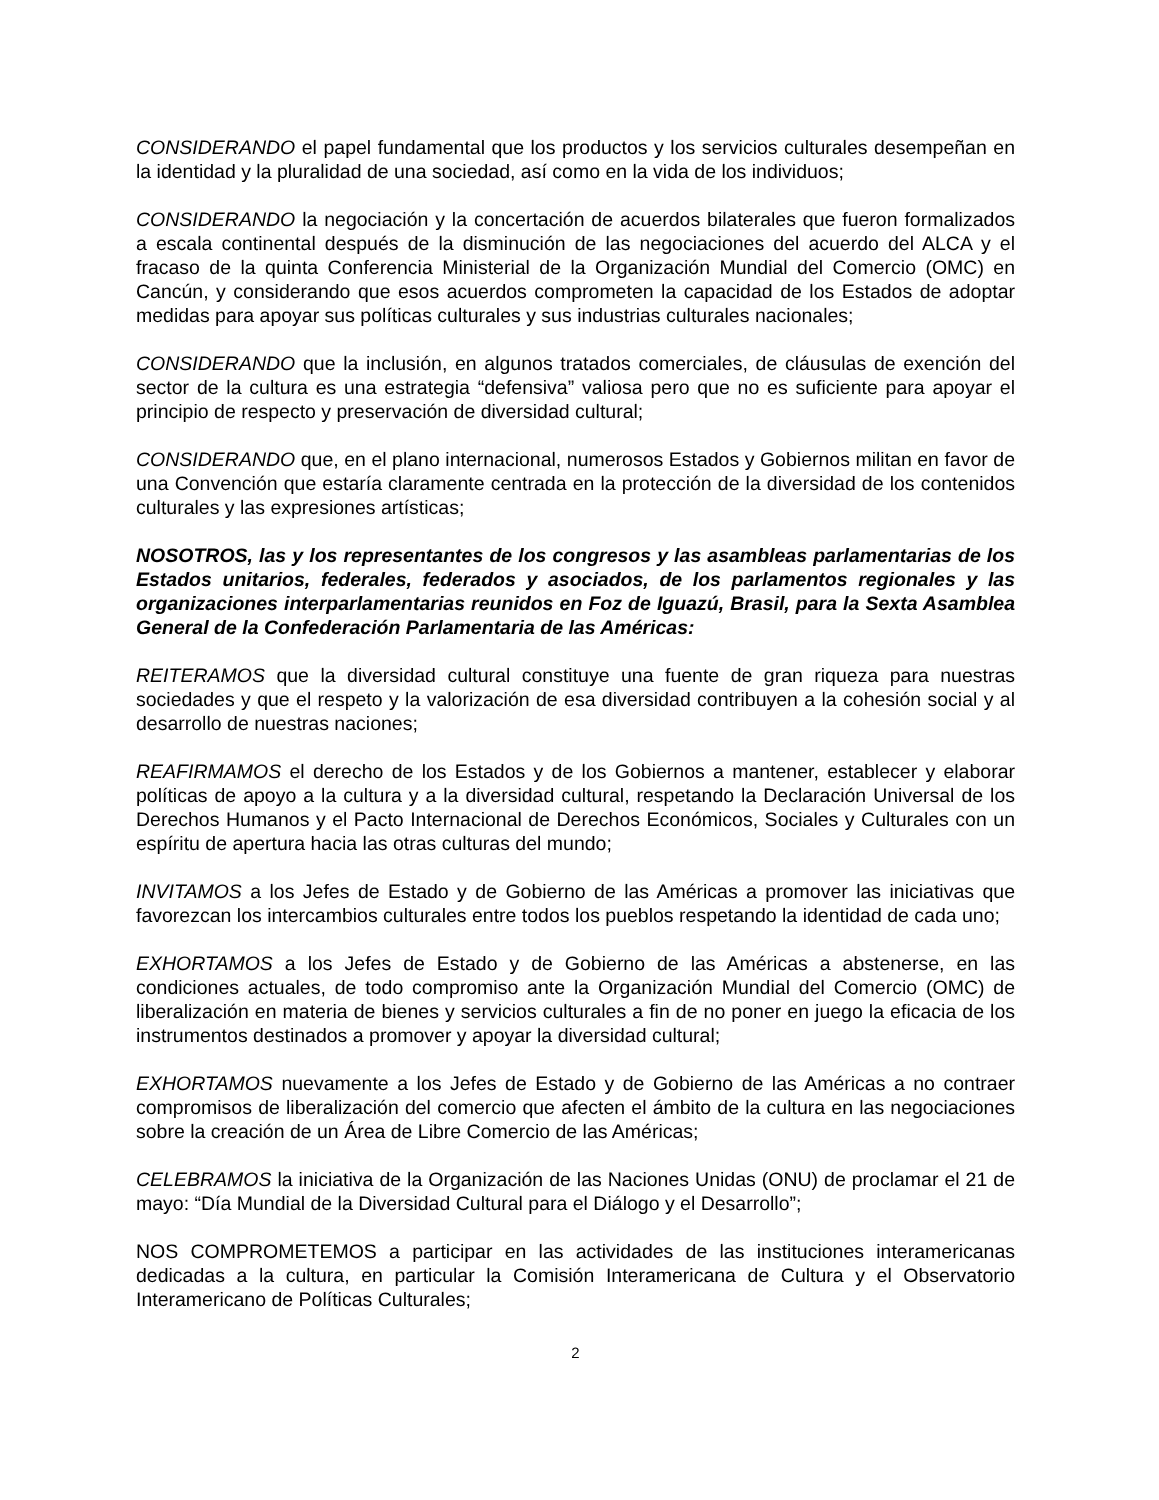CONSIDERANDO el papel fundamental que los productos y los servicios culturales desempeñan en la identidad y la pluralidad de una sociedad, así como en la vida de los individuos;
CONSIDERANDO la negociación y la concertación de acuerdos bilaterales que fueron formalizados a escala continental después de la disminución de las negociaciones del acuerdo del ALCA y el fracaso de la quinta Conferencia Ministerial de la Organización Mundial del Comercio (OMC) en Cancún, y considerando que esos acuerdos comprometen la capacidad de los Estados de adoptar medidas para apoyar sus políticas culturales y sus industrias culturales nacionales;
CONSIDERANDO que la inclusión, en algunos tratados comerciales, de cláusulas de exención del sector de la cultura es una estrategia “defensiva” valiosa pero que no es suficiente para apoyar el principio de respecto y preservación de diversidad cultural;
CONSIDERANDO que, en el plano internacional, numerosos Estados y Gobiernos militan en favor de una Convención que estaría claramente centrada en la protección de la diversidad de los contenidos culturales y las expresiones artísticas;
NOSOTROS, las y los representantes de los congresos y las asambleas parlamentarias de los Estados unitarios, federales, federados y asociados, de los parlamentos regionales y las organizaciones interparlamentarias reunidos en Foz de Iguazú, Brasil, para la Sexta Asamblea General de la Confederación Parlamentaria de las Américas:
REITERAMOS que la diversidad cultural constituye una fuente de gran riqueza para nuestras sociedades y que el respeto y la valorización de esa diversidad contribuyen a la cohesión social y al desarrollo de nuestras naciones;
REAFIRMAMOS el derecho de los Estados y de los Gobiernos a mantener, establecer y elaborar políticas de apoyo a la cultura y a la diversidad cultural, respetando la Declaración Universal de los Derechos Humanos y el Pacto Internacional de Derechos Económicos, Sociales y Culturales con un espíritu de apertura hacia las otras culturas del mundo;
INVITAMOS a los Jefes de Estado y de Gobierno de las Américas a promover las iniciativas que favorezcan los intercambios culturales entre todos los pueblos respetando la identidad de cada uno;
EXHORTAMOS a los Jefes de Estado y de Gobierno de las Américas a abstenerse, en las condiciones actuales, de todo compromiso ante la Organización Mundial del Comercio (OMC) de liberalización en materia de bienes y servicios culturales a fin de no poner en juego la eficacia de los instrumentos destinados a promover y apoyar la diversidad cultural;
EXHORTAMOS nuevamente a los Jefes de Estado y de Gobierno de las Américas a no contraer compromisos de liberalización del comercio que afecten el ámbito de la cultura en las negociaciones sobre la creación de un Área de Libre Comercio de las Américas;
CELEBRAMOS la iniciativa de la Organización de las Naciones Unidas (ONU) de proclamar el 21 de mayo: “Día Mundial de la Diversidad Cultural para el Diálogo y el Desarrollo”;
NOS COMPROMETEMOS a participar en las actividades de las instituciones interamericanas dedicadas a la cultura, en particular la Comisión Interamericana de Cultura y el Observatorio Interamericano de Políticas Culturales;
2